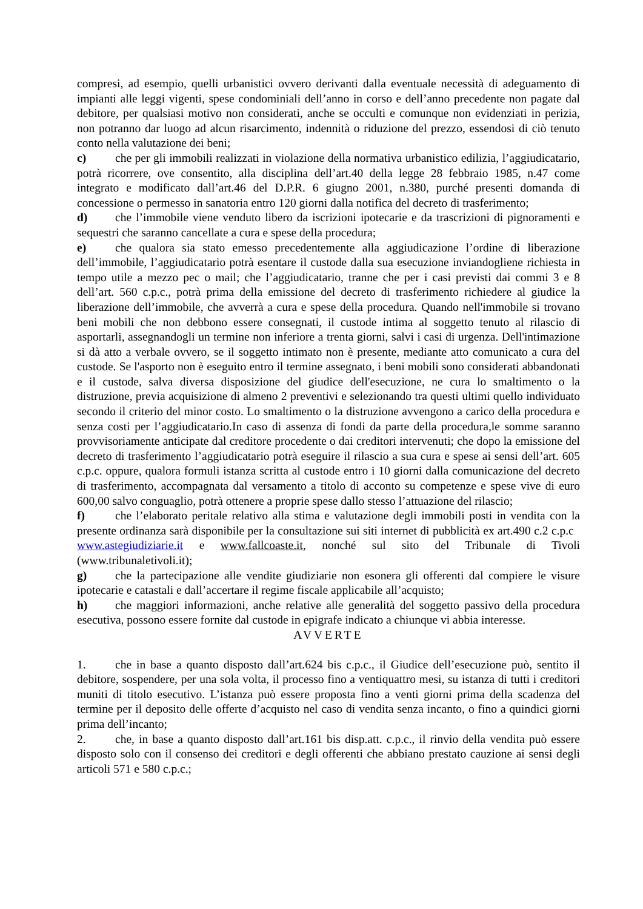compresi, ad esempio, quelli urbanistici ovvero derivanti dalla eventuale necessità di adeguamento di impianti alle leggi vigenti, spese condominiali dell’anno in corso e dell’anno precedente non pagate dal debitore, per qualsiasi motivo non considerati, anche se occulti e comunque non evidenziati in perizia, non potranno dar luogo ad alcun risarcimento, indennità o riduzione del prezzo, essendosi di ciò tenuto conto nella valutazione dei beni;
c) che per gli immobili realizzati in violazione della normativa urbanistico edilizia, l’aggiudicatario, potrà ricorrere, ove consentito, alla disciplina dell’art.40 della legge 28 febbraio 1985, n.47 come integrato e modificato dall’art.46 del D.P.R. 6 giugno 2001, n.380, purché presenti domanda di concessione o permesso in sanatoria entro 120 giorni dalla notifica del decreto di trasferimento;
d) che l’immobile viene venduto libero da iscrizioni ipotecarie e da trascrizioni di pignoramenti e sequestri che saranno cancellate a cura e spese della procedura;
e) che qualora sia stato emesso precedentemente alla aggiudicazione l’ordine di liberazione dell’immobile, l’aggiudicatario potrà esentare il custode dalla sua esecuzione inviandogliene richiesta in tempo utile a mezzo pec o mail; che l’aggiudicatario, tranne che per i casi previsti dai commi 3 e 8 dell’art. 560 c.p.c., potrà prima della emissione del decreto di trasferimento richiedere al giudice la liberazione dell’immobile, che avverrà a cura e spese della procedura. Quando nell'immobile si trovano beni mobili che non debbono essere consegnati, il custode intima al soggetto tenuto al rilascio di asportarli, assegnandogli un termine non inferiore a trenta giorni, salvi i casi di urgenza. Dell'intimazione si dà atto a verbale ovvero, se il soggetto intimato non è presente, mediante atto comunicato a cura del custode. Se l'asporto non è eseguito entro il termine assegnato, i beni mobili sono considerati abbandonati e il custode, salva diversa disposizione del giudice dell'esecuzione, ne cura lo smaltimento o la distruzione, previa acquisizione di almeno 2 preventivi e selezionando tra questi ultimi quello individuato secondo il criterio del minor costo. Lo smaltimento o la distruzione avvengono a carico della procedura e senza costi per l’aggiudicatario.In caso di assenza di fondi da parte della procedura,le somme saranno provvisoriamente anticipate dal creditore procedente o dai creditori intervenuti; che dopo la emissione del decreto di trasferimento l’aggiudicatario potrà eseguire il rilascio a sua cura e spese ai sensi dell’art. 605 c.p.c. oppure, qualora formuli istanza scritta al custode entro i 10 giorni dalla comunicazione del decreto di trasferimento, accompagnata dal versamento a titolo di acconto su competenze e spese vive di euro 600,00 salvo conguaglio, potrà ottenere a proprie spese dallo stesso l’attuazione del rilascio;
f) che l’elaborato peritale relativo alla stima e valutazione degli immobili posti in vendita con la presente ordinanza sarà disponibile per la consultazione sui siti internet di pubblicità ex art.490 c.2 c.p.c www.astegiudiziarie.it e www.fallcoaste.it, nonché sul sito del Tribunale di Tivoli (www.tribunaletivoli.it);
g) che la partecipazione alle vendite giudiziarie non esonera gli offerenti dal compiere le visure ipotecarie e catastali e dall’accertare il regime fiscale applicabile all’acquisto;
h) che maggiori informazioni, anche relative alle generalità del soggetto passivo della procedura esecutiva, possono essere fornite dal custode in epigrafe indicato a chiunque vi abbia interesse.
AVVERTE
1. che in base a quanto disposto dall’art.624 bis c.p.c., il Giudice dell’esecuzione può, sentito il debitore, sospendere, per una sola volta, il processo fino a ventiquattro mesi, su istanza di tutti i creditori muniti di titolo esecutivo. L’istanza può essere proposta fino a venti giorni prima della scadenza del termine per il deposito delle offerte d’acquisto nel caso di vendita senza incanto, o fino a quindici giorni prima dell’incanto;
2. che, in base a quanto disposto dall’art.161 bis disp.att. c.p.c., il rinvio della vendita può essere disposto solo con il consenso dei creditori e degli offerenti che abbiano prestato cauzione ai sensi degli articoli 571 e 580 c.p.c.;